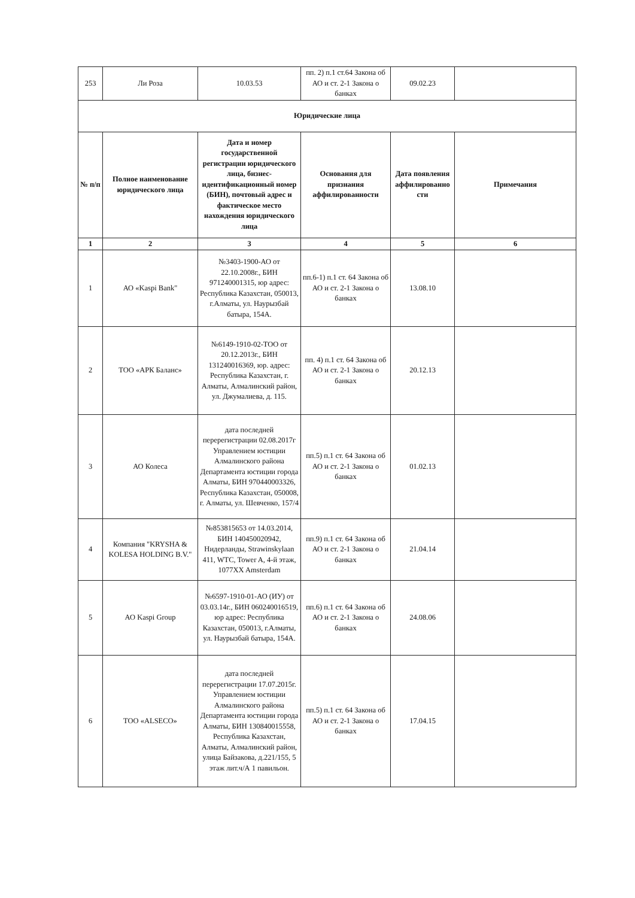| 253 | Ли Роза | 10.03.53 | пп. 2) п.1 ст.64 Закона об АО и ст. 2-1 Закона о банках | 09.02.23 | |
| Юридические лица | | | | | |
| № п/п | Полное наименование юридического лица | Дата и номер государственной регистрации юридического лица, бизнес-идентификационный номер (БИН), почтовый адрес и фактическое место нахождения юридического лица | Основания для признания аффилированности | Дата появления аффилированно сти | Примечания |
| 1 | 2 | 3 | 4 | 5 | 6 |
| 1 | АО «Kaspi Bank" | №3403-1900-АО от 22.10.2008г., БИН 971240001315, юр адрес: Республика Казахстан, 050013, г.Алматы, ул. Наурызбай батыра, 154А. | пп.6-1) п.1 ст. 64 Закона об АО и ст. 2-1 Закона о банках | 13.08.10 | |
| 2 | ТОО «АРК Баланс» | №6149-1910-02-ТОО от 20.12.2013г., БИН 131240016369, юр. адрес: Республика Казахстан, г. Алматы, Алмалинский район, ул. Джумалиева, д. 115. | пп. 4) п.1 ст. 64 Закона об АО и ст. 2-1 Закона о банках | 20.12.13 | |
| 3 | АО Колеса | дата последней перерегистрации 02.08.2017г Управлением юстиции Алмалинского района Департамента юстиции города Алматы, БИН 970440003326, Республика Казахстан, 050008, г. Алматы, ул. Шевченко, 157/4 | пп.5) п.1 ст. 64 Закона об АО и ст. 2-1 Закона о банках | 01.02.13 | |
| 4 | Компания "KRYSHA & KOLESA HOLDING B.V." | №853815653 от 14.03.2014, БИН 140450020942, Нидерланды, Strawinskylaan 411, WTC, Tower A, 4-й этаж, 1077XX Amsterdam | пп.9) п.1 ст. 64 Закона об АО и ст. 2-1 Закона о банках | 21.04.14 | |
| 5 | АО Kaspi Group | №6597-1910-01-АО (ИУ) от 03.03.14г., БИН 060240016519, юр адрес: Республика Казахстан, 050013, г.Алматы, ул. Наурызбай батыра, 154А. | пп.6) п.1 ст. 64 Закона об АО и ст. 2-1 Закона о банках | 24.08.06 | |
| 6 | ТОО «ALSECO» | дата последней перерегистрации 17.07.2015г. Управлением юстиции Алмалинского района Департамента юстиции города Алматы, БИН 130840015558, Республика Казахстан, Алматы, Алмалинский район, улица Байзакова, д.221/155, 5 этаж лит.ч/А 1 павильон. | пп.5) п.1 ст. 64 Закона об АО и ст. 2-1 Закона о банках | 17.04.15 | |